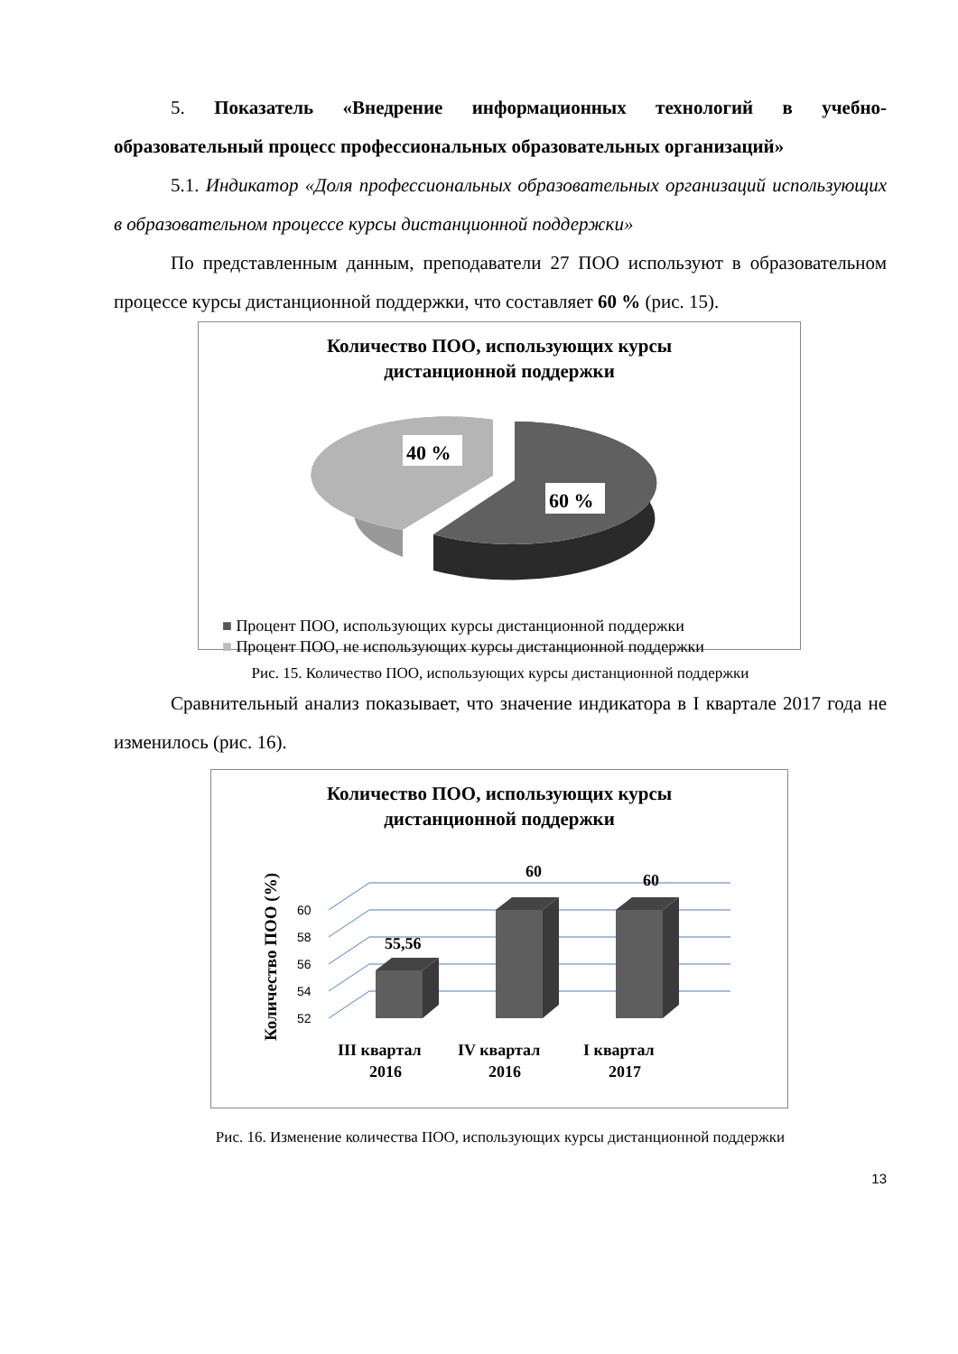5. Показатель «Внедрение информационных технологий в учебно-образовательный процесс профессиональных образовательных организаций»
5.1. Индикатор «Доля профессиональных образовательных организаций использующих в образовательном процессе курсы дистанционной поддержки»
По представленным данным, преподаватели 27 ПОО используют в образовательном процессе курсы дистанционной поддержки, что составляет 60 % (рис. 15).
Количество ПОО, использующих курсы
дистанционной поддержки
40 %
60 %
■ Процент ПОО, использующих курсы дистанционной поддержки
■ Процент ПОО, не использующих курсы дистанционной поддержки
Рис. 15. Количество ПОО, использующих курсы дистанционной поддержки
Сравнительный анализ показывает, что значение индикатора в I квартале 2017 года не изменилось (рис. 16).
Количество ПОО, использующих курсы
дистанционной поддержки
Количество ПОО (%)
52
54
56
58
60
55,56
60
60
III квартал
2016
IV квартал
2016
I квартал
2017
Рис. 16. Изменение количества ПОО, использующих курсы дистанционной поддержки
13